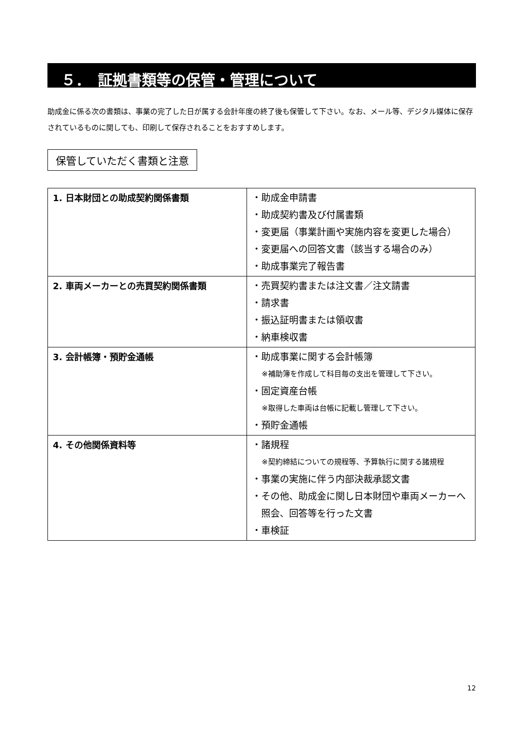５．　証拠書類等の保管・管理について
助成金に係る次の書類は、事業の完了した日が属する会計年度の終了後も保管して下さい。なお、メール等、デジタル媒体に保存されているものに関しても、印刷して保存されることをおすすめします。
保管していただく書類と注意
| 1. 日本財団との助成契約関係書類 | ・助成金申請書 ・助成契約書及び付属書類 ・変更届（事業計画や実施内容を変更した場合） ・変更届への回答文書（該当する場合のみ） ・助成事業完了報告書 |
| 2. 車両メーカーとの売買契約関係書類 | ・売買契約書または注文書／注文請書 ・請求書 ・振込証明書または領収書 ・納車検収書 |
| 3. 会計帳簿・預貯金通帳 | ・助成事業に関する会計帳簿 ※補助簿を作成して科目毎の支出を管理して下さい。 ・固定資産台帳 ※取得した車両は台帳に記載し管理して下さい。 ・預貯金通帳 |
| 4. その他関係資料等 | ・諸規程 ※契約締結についての規程等、予算執行に関する諸規程 ・事業の実施に伴う内部決裁承認文書 ・その他、助成金に関し日本財団や車両メーカーへ 照会、回答等を行った文書 ・車検証 |
12